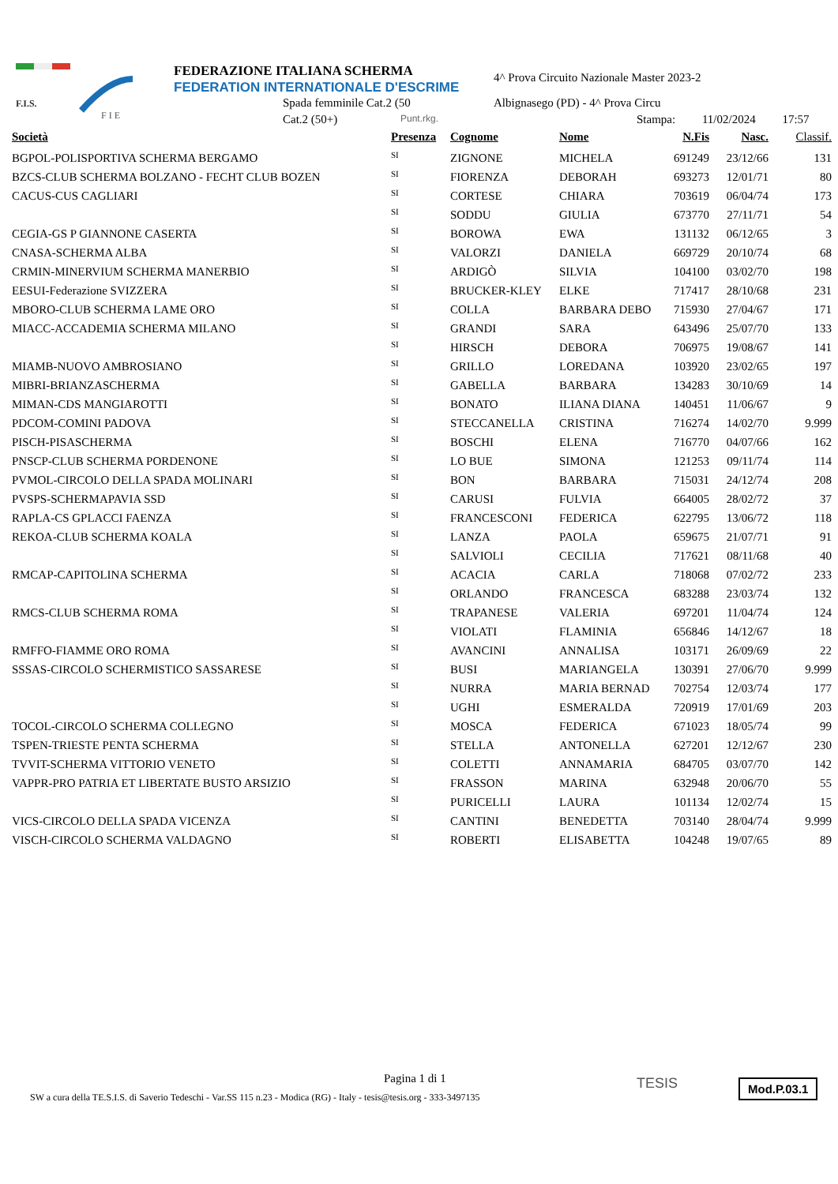F.I.S.
F I E
FEDERAZIONE ITALIANA SCHERMA
FEDERATION INTERNATIONALE D'ESCRIME
Spada femminile Cat.2 (50
Cat.2 (50+) Punt.rkg.
4^ Prova Circuito Nazionale Master 2023-2
Albignasego (PD) - 4^ Prova Circu
Stampa: 11/02/2024 17:57
| Società | Presenza | Cognome | Nome | N.Fis | Nasc. | Classif. |
| --- | --- | --- | --- | --- | --- | --- |
| BGPOL-POLISPORTIVA SCHERMA BERGAMO | SI | ZIGNONE | MICHELA | 691249 | 23/12/66 | 131 |
| BZCS-CLUB SCHERMA BOLZANO - FECHT CLUB BOZEN | SI | FIORENZA | DEBORAH | 693273 | 12/01/71 | 80 |
| CACUS-CUS CAGLIARI | SI | CORTESE | CHIARA | 703619 | 06/04/74 | 173 |
| | SI | SODDU | GIULIA | 673770 | 27/11/71 | 54 |
| CEGIA-GS P GIANNONE CASERTA | SI | BOROWA | EWA | 131132 | 06/12/65 | 3 |
| CNASA-SCHERMA ALBA | SI | VALORZI | DANIELA | 669729 | 20/10/74 | 68 |
| CRMIN-MINERVIUM SCHERMA MANERBIO | SI | ARDIGÒ | SILVIA | 104100 | 03/02/70 | 198 |
| EESUI-Federazione SVIZZERA | SI | BRUCKER-KLEY | ELKE | 717417 | 28/10/68 | 231 |
| MBORO-CLUB SCHERMA LAME ORO | SI | COLLA | BARBARA DEBO | 715930 | 27/04/67 | 171 |
| MIACC-ACCADEMIA SCHERMA MILANO | SI | GRANDI | SARA | 643496 | 25/07/70 | 133 |
| | SI | HIRSCH | DEBORA | 706975 | 19/08/67 | 141 |
| MIAMB-NUOVO AMBROSIANO | SI | GRILLO | LOREDANA | 103920 | 23/02/65 | 197 |
| MIBRI-BRIANZASCHERMA | SI | GABELLA | BARBARA | 134283 | 30/10/69 | 14 |
| MIMAN-CDS MANGIAROTTI | SI | BONATO | ILIANA DIANA | 140451 | 11/06/67 | 9 |
| PDCOM-COMINI PADOVA | SI | STECCANELLA | CRISTINA | 716274 | 14/02/70 | 9.999 |
| PISCH-PISASCHERMA | SI | BOSCHI | ELENA | 716770 | 04/07/66 | 162 |
| PNSCP-CLUB SCHERMA PORDENONE | SI | LO BUE | SIMONA | 121253 | 09/11/74 | 114 |
| PVMOL-CIRCOLO DELLA SPADA MOLINARI | SI | BON | BARBARA | 715031 | 24/12/74 | 208 |
| PVSPS-SCHERMAPAVIA SSD | SI | CARUSI | FULVIA | 664005 | 28/02/72 | 37 |
| RAPLA-CS GPLACCI FAENZA | SI | FRANCESCONI | FEDERICA | 622795 | 13/06/72 | 118 |
| REKOA-CLUB SCHERMA KOALA | SI | LANZA | PAOLA | 659675 | 21/07/71 | 91 |
| | SI | SALVIOLI | CECILIA | 717621 | 08/11/68 | 40 |
| RMCAP-CAPITOLINA SCHERMA | SI | ACACIA | CARLA | 718068 | 07/02/72 | 233 |
| | SI | ORLANDO | FRANCESCA | 683288 | 23/03/74 | 132 |
| RMCS-CLUB SCHERMA ROMA | SI | TRAPANESE | VALERIA | 697201 | 11/04/74 | 124 |
| | SI | VIOLATI | FLAMINIA | 656846 | 14/12/67 | 18 |
| RMFFO-FIAMME ORO ROMA | SI | AVANCINI | ANNALISA | 103171 | 26/09/69 | 22 |
| SSSAS-CIRCOLO SCHERMISTICO SASSARESE | SI | BUSI | MARIANGELA | 130391 | 27/06/70 | 9.999 |
| | SI | NURRA | MARIA BERNAD | 702754 | 12/03/74 | 177 |
| | SI | UGHI | ESMERALDA | 720919 | 17/01/69 | 203 |
| TOCOL-CIRCOLO SCHERMA COLLEGNO | SI | MOSCA | FEDERICA | 671023 | 18/05/74 | 99 |
| TSPEN-TRIESTE PENTA SCHERMA | SI | STELLA | ANTONELLA | 627201 | 12/12/67 | 230 |
| TVVIT-SCHERMA VITTORIO VENETO | SI | COLETTI | ANNAMARIA | 684705 | 03/07/70 | 142 |
| VAPPR-PRO PATRIA ET LIBERTATE BUSTO ARSIZIO | SI | FRASSON | MARINA | 632948 | 20/06/70 | 55 |
| | SI | PURICELLI | LAURA | 101134 | 12/02/74 | 15 |
| VICS-CIRCOLO DELLA SPADA VICENZA | SI | CANTINI | BENEDETTA | 703140 | 28/04/74 | 9.999 |
| VISCH-CIRCOLO SCHERMA VALDAGNO | SI | ROBERTI | ELISABETTA | 104248 | 19/07/65 | 89 |
Pagina 1 di 1
SW a cura della TE.S.I.S. di Saverio Tedeschi - Var.SS 115 n.23 - Modica (RG) - Italy - tesis@tesis.org - 333-3497135
TESIS Mod.P.03.1